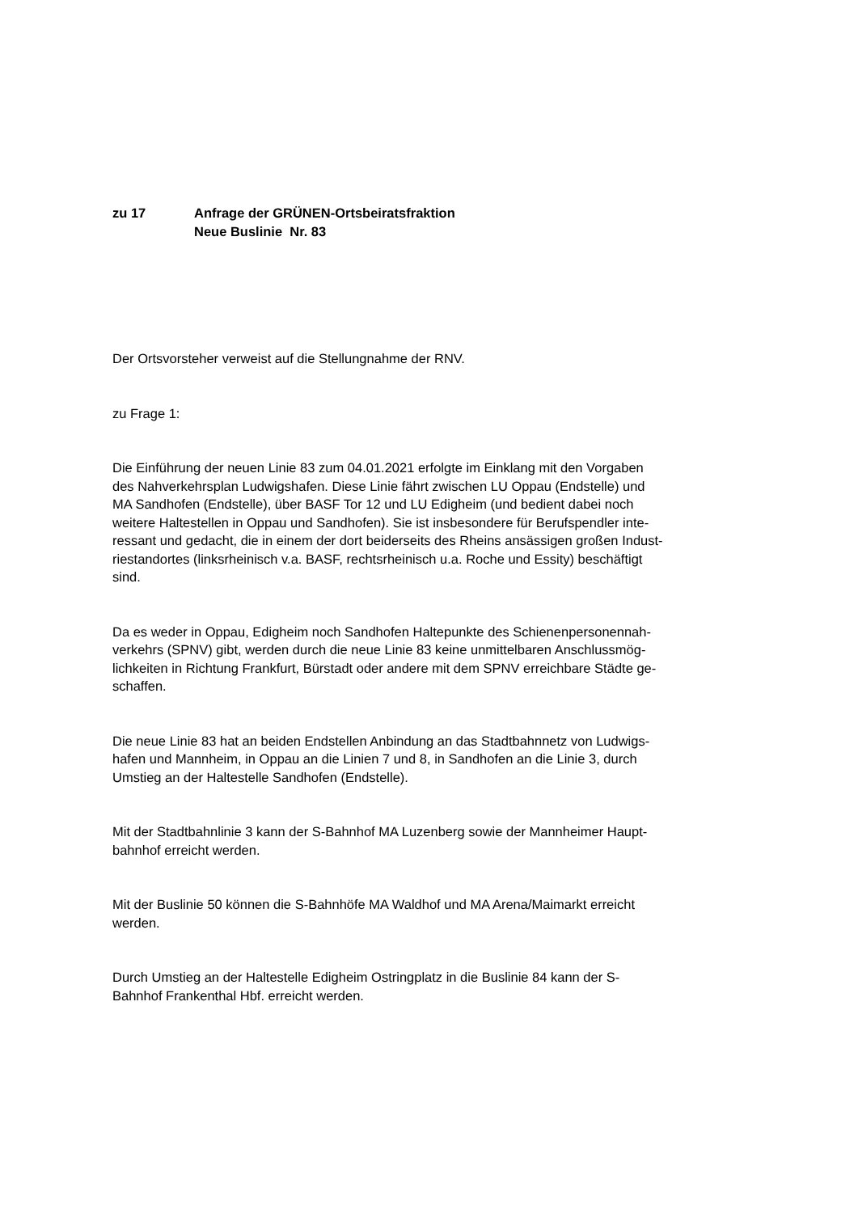zu 17 Anfrage der GRÜNEN-Ortsbeiratsfraktion
Neue Buslinie Nr. 83
Der Ortsvorsteher verweist auf die Stellungnahme der RNV.
zu Frage 1:
Die Einführung der neuen Linie 83 zum 04.01.2021 erfolgte im Einklang mit den Vorgaben
des Nahverkehrsplan Ludwigshafen. Diese Linie fährt zwischen LU Oppau (Endstelle) und
MA Sandhofen (Endstelle), über BASF Tor 12 und LU Edigheim (und bedient dabei noch
weitere Haltestellen in Oppau und Sandhofen). Sie ist insbesondere für Berufspendler inte-
ressant und gedacht, die in einem der dort beiderseits des Rheins ansässigen großen Indust-
riestandortes (linksrheinisch v.a. BASF, rechtsrheinisch u.a. Roche und Essity) beschäftigt
sind.
Da es weder in Oppau, Edigheim noch Sandhofen Haltepunkte des Schienenpersonennah-
verkehrs (SPNV) gibt, werden durch die neue Linie 83 keine unmittelbaren Anschlussmög-
lichkeiten in Richtung Frankfurt, Bürstadt oder andere mit dem SPNV erreichbare Städte ge-
schaffen.
Die neue Linie 83 hat an beiden Endstellen Anbindung an das Stadtbahnnetz von Ludwigs-
hafen und Mannheim, in Oppau an die Linien 7 und 8, in Sandhofen an die Linie 3, durch
Umstieg an der Haltestelle Sandhofen (Endstelle).
Mit der Stadtbahnlinie 3 kann der S-Bahnhof MA Luzenberg sowie der Mannheimer Haupt-
bahnhof erreicht werden.
Mit der Buslinie 50 können die S-Bahnhöfe MA Waldhof und MA Arena/Maimarkt erreicht
werden.
Durch Umstieg an der Haltestelle Edigheim Ostringplatz in die Buslinie 84 kann der S-
Bahnhof Frankenthal Hbf. erreicht werden.